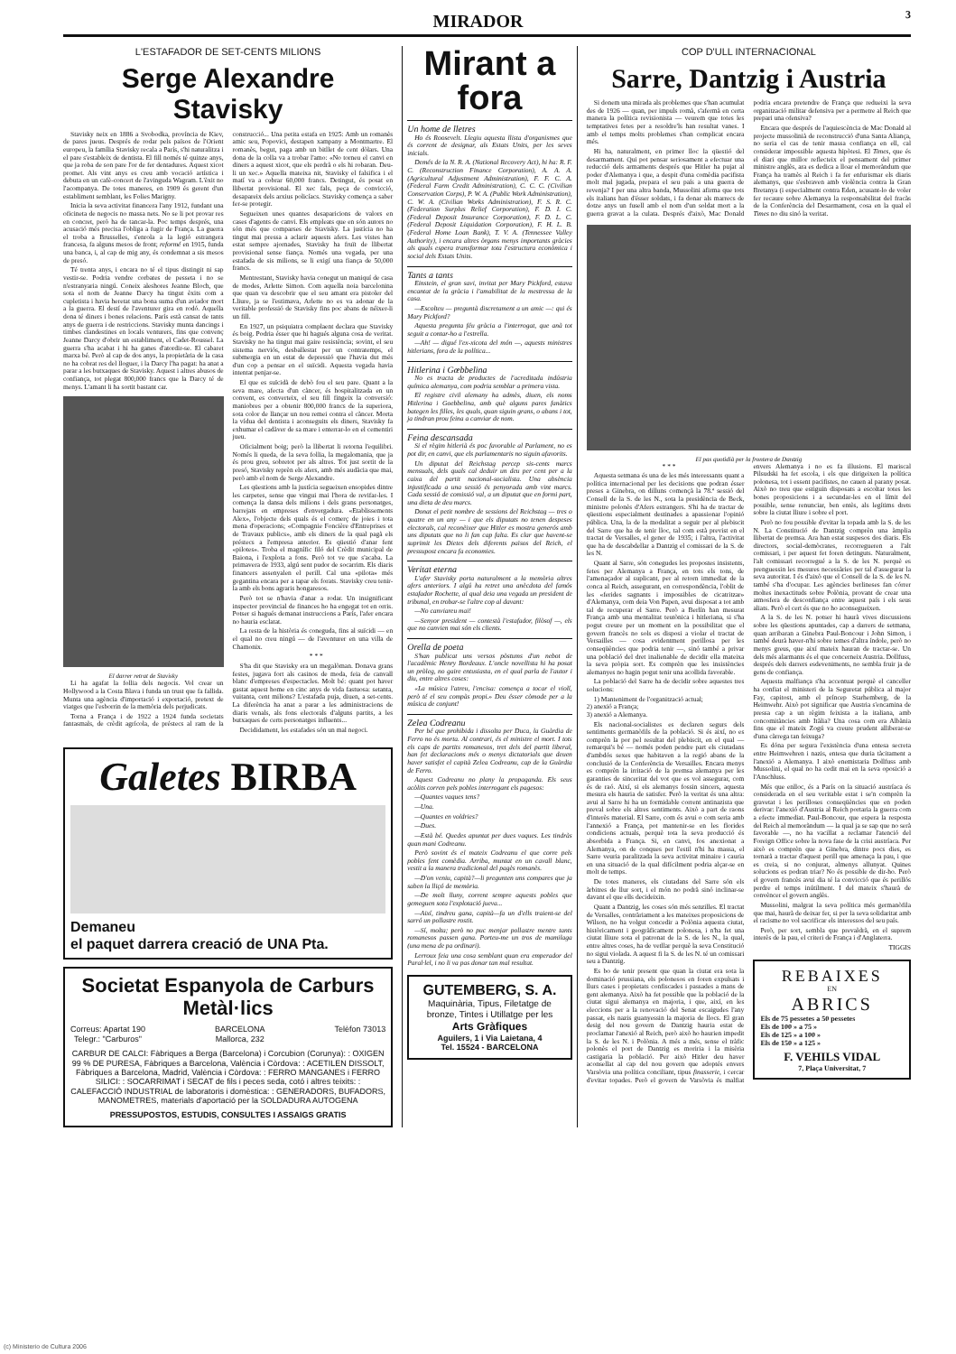MIRADOR 3
L'ESTAFADOR DE SET-CENTS MILIONS
Serge Alexandre Stavisky
Stavisky neix en 1886 a Svobodka, província de Kiev, de pares jueus. Després de rodar pels països de l'Orient europeu, la família Stavisky recala a París, s'hi naturalitza i el pare s'estableix de dentista. El fill només té quinze anys, que ja roba de son pare l'or de fer dentadures. Aquest xicot promet. Als vint anys es creu amb vocació artística i debuta en un cafè-concert de l'avinguda Wagram. L'èxit no l'acompanya. De totes maneres, en 1909 és gerent d'un establiment semblant, les Folies Marigny.
Inicia la seva activitat financera l'any 1912, fundant una oficineta de negocis no massa nets. No se li pot provar res en concret, però ha de tancar-la. Poc temps després, una acusació més precisa l'obliga a fugir de França. La guerra el troba a Brusselles, s'enrola a la legió estrangera francesa, fa alguns mesos de front; reformé en 1915, funda una banca, i, al cap de mig any, és condemnat a sis mesos de presó.
Té trenta anys, i encara no té el tipus distingit ni sap vestir-se. Podria vendre corbates de pesseta i no se n'estranyaria ningú. Coneix aleshores Jeanne Bloch, que sota el nom de Jeanne Darcy ha tingut èxits com a cupletista i havia heretat una bona suma d'un aviador mort a la guerra. El destí de l'aventurer gira en rodó. Aquella dona té diners i bones relacions. París està cansat de tants anys de guerra i de restriccions. Stavisky munta dancings i timbes clandestines en locals venturers, fins que convenç Jeanne Darcy d'obrir un establiment, el Cadet-Roussel. La guerra s'ha acabat i hi ha ganes d'atordir-se. El cabaret marxa bé. Però al cap de dos anys, la propietària de la casa no ha cobrat res del lloguer, i la Darcy l'ha pagat: ha anat a parar a les butxaques de Stavisky. Aquest i altres abusos de confiança, tot plegat 800,000 francs que la Darcy té de menys. L'amant li ha sortit bastant car.
El darrer retrat de Stavisky
Li ha agafat la follia dels negocis. Vol crear un Hollywood a la Costa Blava i funda un trust que fa fallida. Munta una agència d'importació i exportació, pretext de viatges que l'esborrin de la memòria dels perjudicats.
Torna a França i de 1922 a 1924 funda societats fantasmals, de crèdit agrícola, de préstecs al ram de la construcció... Una petita estafa en 1925: Amb un romanès amic seu, Popovici, destapen xampany a Montmartre. El romanès, begut, paga amb un bitllet de cent dòlars. Una dona de la colla va a trobar l'amo: «No torneu el canvi en diners a aquest xicot, que els perdrà o els hi robaran. Deu-li un xec.» Aquella mateixa nit, Stavisky el falsifica i el matí va a cobrar 60,000 francs. Detingut, és posat en llibertat provisional. El xec fals, peça de convicció, desapareix dels arxius policíacs. Stavisky comença a saber fer-se protegir.
Segueixen unes quantes desaparicions de valors en cases d'agents de canvi. Els empleats que en són autors no són més que comparses de Stavisky. La justícia no ha tingut mai pressa a aclarir aquests afers. Les vistes han estat sempre ajornades, Stavisky ha fruït de llibertat provisional sense fiança. Només una vegada, per una estafada de sis milions, se li exigí una fiança de 50,000 francs.
Mentrestant, Stavisky havia conegut un maniquí de casa de modes, Arlette Simon. Com aquella noia barcelonina que quan va descobrir que el seu amant era pistoler del Lliure, ja se l'estimava, Arlette no es va adonar de la veritable professió de Stavisky fins poc abans de néixer-li un fill.
En 1927, un psiquiatra complaent declara que Stavisky és boig. Podria ésser que hi hagués alguna cosa de veritat. Stavisky no ha tingut mai gaire resistència; sovint, el seu sistema nerviós, desballestat per un contratemps, el submergia en un estat de depressió que l'havia dut més d'un cop a pensar en el suïcidi. Aquesta vegada havia intentat penjar-se.
El que es suïcidà de debò fou el seu pare. Quant a la seva mare, afecta d'un càncer, és hospitalitzada en un convent, es converteix, el seu fill fingeix la conversió: maniobres per a obtenir 800,000 francs de la superiora, sota color de llançar un nou remei contra el càncer. Morta la vídua del dentista i aconseguits els diners, Stavisky fa exhumar el cadàver de sa mare i enterrar-lo en el cementiri jueu.
Oficialment boig; però la llibertat li retorna l'equilibri. Només li queda, de la seva follia, la megalomania, que ja és prou greu, sobretot per als altres. Tot just sortit de la presó, Stavisky reprèn els afers, amb més audàcia que mai, però amb el nom de Serge Alexandre.
Les qüestions amb la justícia segueixen ensopides dintre les carpetes, sense que vingui mai l'hora de revifar-les. I comença la dansa dels milions i dels grans personatges, barrejats en empreses d'envergadura. «Etablissements Alex», l'objecte dels quals és el comerç de joies i tota mena d'operacions; «Compagnie Foncière d'Entreprises et de Travaux publics», amb els diners de la qual pagà els préstecs a l'empresa anterior. Es qüestió d'anar fent «pilotes». Troba el magnífic filó del Crèdit municipal de Baiona, i l'explota a fons. Però tot ve que s'acaba. La primavera de 1933, algú sent pudor de socarrim. Els diaris financers assenyalen el perill. Cal una «pilota» més gegantina encara per a tapar els forats. Stavisky creu tenir-la amb els bons agraris hongaresos.
Però tot se n'havia d'anar a rodar. Un insignificant inspector provincial de finances ho ha engegat tot en orris. Potser si hagués demanat instruccions a París, l'afer encara no hauria esclatat.
La resta de la història és coneguda, fins al suïcidi — en el qual no creu ningú — de l'aventurer en una villa de Chamonix.
* * *
S'ha dit que Stavisky era un megalòman. Donava grans festes, jugava fort als casinos de moda, feia de canvall blanc d'empreses d'espectacles. Molt bé: quant pot haver gastat aquest home en cinc anys de vida fastuosa: setanta, vuitanta, cent milions? L'estafada puja, diuen, a set-cents. La diferència ha anat a parar a les administracions de diaris venals, als fons electorals d'alguns partits, a les butxaques de certs personatges influents...
Decididament, les estafades són un mal negoci.
Galetes BIRBA
Demaneu
el paquet darrera creació de UNA Pta.
Societat Espanyola de Carburs Metàl·lics
Correus: Apartat 190
Telegr.: "Carburos" BARCELONA
Mallorca, 232 Telèfon 73013
CARBUR DE CALCI: Fàbriques a Berga (Barcelona) i Corcubion (Corunya): : OXIGEN 99 % DE PURESA, Fàbriques a Barcelona, València i Còrdova: : ACETILEN DISSOLT, Fàbriques a Barcelona, Madrid, València i Còrdova: : FERRO MANGANES i FERRO SILICI: : SOCARRIMAT i SECAT de fils i peces seda, cotó i altres teixits: : CALEFACCIÓ INDUSTRIAL de laboratoris i domèstica: : GENERADORS, BUFADORS, MANOMETRES, materials d'aportació per la SOLDADURA AUTOGENA
PRESSUPOSTOS, ESTUDIS, CONSULTES I ASSAIGS GRATIS
Mirant a fora
Un home de lletres
Ho és Roosevelt. Llegiu aquesta llista d'organismes que és corrent de designar, als Estats Units, per les seves inicials.
Demés de la N. R. A. (National Recovery Act), hi ha: R. F. C. (Reconstruction Finance Corporation), A. A. A. (Agricultural Adjustment Administration), F. F. C. A. (Federal Farm Credit Administration), C. C. C. (Civilian Conservation Corps), P. W. A. (Public Work Administration), C. W. A. (Civilian Works Administration), F. S. R. C. (Federation Surplus Relief Corporation), F. D. I. C. (Federal Deposit Insurance Corporation), F. D. L. C. (Federal Deposit Liquidation Corporation), F. H. L. B. (Federal Home Loan Bank), T. V. A. (Tennessee Valley Authority), i encara altres òrgans menys importants gràcies als quals espera transformar tota l'estructura econòmica i social dels Estats Units.
Tants a tants
Einstein, el gran savi, invitat per Mary Pickford, estava encantat de la gràcia i l'amabilitat de la mestressa de la casa.
—Escolteu — preguntà discretament a un amic —: qui és Mary Pickford?
Aquesta pregunta féu gràcia a l'interrogat, que anà tot seguit a contar-ho a l'estrella.
—Ah! — digué l'ex-xicota del món —, aquests ministres hitlerians, fora de la política...
Hitlerina i Gœbbelina
No es tracta de productes de l'acreditada indústria química alemanya, com podria semblar a primera vista.
El registre civil alemany ha admès, diuen, els noms Hitlerina i Goebbelina, amb què alguns pares fanàtics bategen les filles, les quals, quan siguin grans, o abans i tot, ja tindran prou feina a canviar de nom.
Feina descansada
Si el règim hitlerià és poc favorable al Parlament, no es pot dir, en canvi, que els parlamentaris no siguin afavorits.
Un diputat del Reichstag percep sis-cents marcs mensuals, dels quals cal deduir un deu per cent per a la caixa del partit nacional-socialista. Una absència injustificada a una sessió és penyorada amb vint marcs. Cada sessió de comissió val, a un diputat que en formi part, una dieta de deu marcs.
Donat el petit nombre de sessions del Reichstag — tres o quatre en un any — i que els diputats no tenen despeses electorals, cal reconèixer que Hitler es mostra generós amb uns diputats que no li fan cap falta. Es clar que havent-se suprimit les Dietes dels diferents països del Reich, el pressupost encara fa economies.
Veritat eterna
L'afer Stavisky porta naturalment a la memòria altres afers anteriors. I algú ha retret una anècdota del famós estafador Rochette, al qual deia una vegada un president de tribunal, en trobar-se l'altre cop al davant:
—No canviareu mai!
—Senyor president — contestà l'estafador, filòsof —, els que no canvien mai són els clients.
Orella de poeta
S'han publicat uns versos pòstums d'un nebot de l'acadèmic Henry Bordeaux. L'oncle novellista hi ha posat un pròleg, no gaire entusiasta, en el qual parla de l'autor i diu, entre altres coses:
«La música l'atreu, l'encisa: comença a tocar el violí, però té el seu compàs propi.» Deu ésser còmode per a la música de conjunt!
Zelea Codreanu
Per bé que prohibida i dissolta per Duca, la Guàrdia de Ferro no és morta. Al contrari, és el ministre el mort. I tots els caps de partits romanesos, tret dels del partit liberal, han fet declaracions més o menys dictatorials que deuen haver satisfet el capità Zelea Codreanu, cap de la Guàrdia de Ferro.
Aquest Codreanu no plany la propaganda. Els seus acòlits corren pels pobles interrogant els pagesos:
—Quantes vaques tens?
—Una.
—Quantes en voldries?
—Dues.
—Està bé. Quedes apuntat per dues vaques. Les tindràs quan mani Codreanu.
Però sovint és el mateix Codreanu el que corre pels pobles fent comèdia. Arriba, muntat en un cavall blanc, vestit a la manera tradicional del pagès romanès.
—D'on veniu, capità?—li pregunten uns compares que ja saben la lliçó de memòria.
—De molt lluny, corrent sempre aquests pobles que gemeguen sota l'explotació jueva...
—Així, tindreu gana, capità—fa un d'ells traient-se del sarró un pollastre rostit.
—Sí, molta; però no puc menjar pollastre mentre tants romanesos passen gana. Porteu-me un tros de mamilaga (una mena de pa ordinari).
Lerroux feia una cosa semblant quan era emperador del Paral·lel, i no li va pas donar tan mal resultat.
GUTEMBERG, S. A.
Maquinària, Tipus, Filetatge de bronze, Tintes i Utillatge per les
Arts Gràfiques
Aguilers, 1 i Via Laietana, 4
Tel. 15524 - BARCELONA
COP D'ULL INTERNACIONAL
Sarre, Dantzig i Austria
Si donem una mirada als problemes que s'han acumulat des de 1926 — quan, per impuls romà, s'afermà en certa manera la política revisionista — veurem que totes les temptatives fetes per a resoldre'ls han resultat vanes. I amb el temps molts problemes s'han complicat encara més.
Hi ha, naturalment, en primer lloc la qüestió del desarmament. Qui pot pensar seriosament a efectuar una reducció dels armaments després que Hitler ha pujat al poder d'Alemanya i que, a despit d'una comèdia pacifista molt mal jugada, prepara el seu país a una guerra de revenja? I per una altra banda, Mussolini afirma que tots els italians han d'ésser soldats, i fa donar als marrecs de dotze anys un fusell amb el nom d'un soldat mort a la guerra gravat a la culata. Després d'això, Mac Donald podria encara pretendre de França que redueixi la seva organització militar defensiva per a permetre al Reich que prepari una ofensiva?
Encara que després de l'aquiescència de Mac Donald al projecte mussolinià de reconstrucció d'una Santa Aliança, no seria el cas de tenir massa confiança en ell, cal considerar impossible aquesta hipòtesi. El Times, que és el diari que millor reflecteix el pensament del primer ministre anglès, ara es dedica a lloar el memoràndum que França ha tramès al Reich i fa fer enfurismar els diaris alemanys, que s'esbraven amb violència contra la Gran Bretanya (i especialment contra Eden, acusant-lo de voler fer recaure sobre Alemanya la responsabilitat del fracàs de la Conferència del Desarmament, cosa en la qual el Times no diu sinó la veritat.
El pas quotidià per la frontera de Dantzig
* * *
Aquesta setmana és una de les més interessants quant a política internacional per les decisions que podran ésser preses a Ginebra, on dilluns començà la 78.ª sessió del Consell de la S. de les N., sota la presidència de Beck, ministre polonès d'Afers estrangers. S'hi ha de tractar de qüestions especialment destinades a apassionar l'opinió pública. Una, la de la modalitat a seguir per al plebiscit del Sarre que ha de tenir lloc, tal com està previst en el tractat de Versalles, el gener de 1935; i l'altra, l'activitat que ha de descabdellar a Dantzig el comissari de la S. de les N.
Quant al Sarre, són conegudes les propostes insistents, fetes per Alemanya a França, en tots els tons, de l'amenaçador al suplicant, per al retorn immediat de la conca al Reich, assegurant, en correspondència, l'oblit de les «ferides sagnants i impossibles de cicatritzar» d'Alemanya, com deia Von Papen, avui disposat a tot amb tal de recuperar el Sarre. Però a Berlín han mesurat França amb una mentalitat teutònica i hitleriana, si s'ha pogut creure per un moment en la possibilitat que el govern francès no sols es disposi a violar el tractat de Versailles — cosa evidentment perillosa per les conseqüències que podria tenir —, sinó també a privar una població del dret inalienable de decidir ella mateixa la seva pròpia sort. Es comprèn que les insistències alemanyes no hagin pogut tenir una acollida favorable.
La població del Sarre ha de decidir sobre aquestes tres solucions:
1) Manteniment de l'organització actual;
2) anexió a França;
3) anexió a Alemanya.
Els nacional-socialistes es declaren segurs dels sentiments germanòfils de la població. Si és així, no es comprèn la por pel resultat del plebiscit, en el qual — remarqui's bé — només poden pendre part els ciutadans d'ambdós sexes que habitaven a la regió abans de la conclusió de la Conferència de Versailles. Encara menys es comprèn la irritació de la premsa alemanya per les garanties de sinceritat del vot que es vol assegurar, com és de raó. Així, si els alemanys fossin sincers, aquesta mesura els hauria de satisfer. Però la veritat és una altra: avui al Sarre hi ha un formidable corrent antinazista que preval sobre els altres sentiments. Això a part de raons d'interès material. El Sarre, com és avui o com seria amb l'annexió a França, pot mantenir-se en les florides condicions actuals, perquè tota la seva producció és absorbida a França. Si, en canvi, fos anexionat a Alemanya, on de conques per l'estil n'hi ha massa, el Sarre veuria paralitzada la seva activitat minaire i cauria en una situació de la qual difícilment podria alçar-se en molt de temps.
De totes maneres, els ciutadans del Sarre són els àrbitres de llur sort, i el món no podrà sinó inclinar-se davant el que ells decideixin.
Quant a Dantzig, les coses són més senzilles. El tractat de Versalles, contràriament a les mateixes proposicions de Wilson, no ha volgut concedir a Polònia aquesta ciutat, històricament i geogràficament polonesa, i n'ha fet una ciutat lliure sota el patronat de la S. de les N., la qual, entre altres coses, ha de vetllar perquè la seva Constitució no sigui violada. A aquest fi la S. de les N. té un comissari seu a Dantzig.
Es bo de tenir present que quan la ciutat era sota la dominació prussiana, els polonesos en foren expulsats i llurs cases i propietats confiscades i passades a mans de gent alemanya. Això ha fet possible que la població de la ciutat sigui alemanya en majoria, i que, així, en les eleccions per a la renovació del Senat escaigudes l'any passat, els nazis guanyessin la majoria de llocs. El gran desig del nou govern de Dantzig hauria estat de proclamar l'anexió al Reich, però això ho haurien impedit la S. de les N. i Polònia. A més a més, sense el tràfic polonès el port de Dantzig es moriria i la misèria castigaria la població. Per això Hitler deu haver aconsellat al cap del nou govern que adoptés envers Varsòvia una política conciliant, tipus finasserie, i cercar d'evitar topades. Però el govern de Varsòvia és malfiat envers Alemanya i no es fa illusions. El mariscal Pilsudski ha fet escola, i els que dirigeixen la política polonesa, tot i essent pacifistes, no cauen al parany posat. Això no treu que estiguin disposats a escoltar totes les bones proposicions i a secundar-les en el límit del possible, sense renunciar, ben entès, als legítims drets sobre la ciutat lliure i sobre el port.
Però no fou possible d'evitar la topada amb la S. de les N. La Constitució de Dantzig comprèn una àmplia llibertat de premsa. Ara han estat suspesos dos diaris. Els directors, social-demòcrates, recorregueren a l'alt comissari, i per aquest fet foren detinguts. Naturalment, l'alt comissari recorregué a la S. de les N. perquè es prenguessin les mesures necessàries per tal d'assegurar la seva autoritat. I és d'això que el Consell de la S. de les N. també s'ha d'ocupar. Les agències berlineses fan córrer moltes inexactituds sobre Polònia, provant de crear una atmosfera de desconfiança entre aquest país i els seus aliats. Però el cert és que no ho aconsegueixen.
A la S. de les N. potser hi haurà vives discussions sobre les qüestions apuntades, cap a darrers de setmana, quan arribaran a Ginebra Paul-Boncour i John Simon, i també deurà haver-n'hi sobre temes d'altra índole, però no menys greus, que així mateix hauran de tractar-se. Un dels més alarmants és el que concerneix Austria. Dollfuss, després dels darrers esdeveniments, no sembla fruir ja de gens de confiança.
Aquesta malfiança s'ha accentuat perquè el canceller ha confiat el ministeri de la Seguretat pública al major Fay, capitost, amb el príncep Starhemberg, de la Heimwehr. Això pot significar que Austria s'encamina de pressa cap a un règim feixista a la italiana, amb concomitàncies amb Itàlia? Una cosa com era Albània fins que el mateix Zogú va creure prudent alliberar-se d'una càrrega tan feixuga?
Es dóna per segura l'existència d'una entesa secreta entre Heimwehren i nazis, entesa que duria tàcitament a l'anexió a Alemanya. I això enemistaria Dollfuss amb Mussolini, el qual no ha cedit mai en la seva oposició a l'Anschluss.
Més que enlloc, és a París on la situació austríaca és considerada en el seu veritable estat i se'n comprèn la gravetat i les perilloses conseqüències que en poden derivar: l'anexió d'Austria al Reich portaria la guerra com a efecte immediat. Paul-Boncour, que espera la resposta del Reich al memoràndum — la qual ja se sap que no serà favorable —, no ha vacillat a reclamar l'atenció del Foreign Office sobre la nova fase de la crisi austríaca. Per això es comprèn que a Ginebra, dintre pocs dies, es tornarà a tractar d'aquest perill que amenaça la pau, i que es creia, si no conjurat, almenys allunyat. Quines solucions es podran triar? No és possible de dir-ho. Però el govern francès avui dia té la convicció que és perillós perdre el temps inútilment. I del mateix s'haurà de convèncer el govern anglès.
Mussolini, malgrat la seva política més germanòfila que mai, haurà de deixar fer, si per la seva solidaritat amb el racisme no vol sacrificar els interessos del seu país.
Però, per sort, sembla que prevaldrà, en el suprem interès de la pau, el criteri de França i d'Anglaterra.
TIGGIS
REBAIXES
EN
ABRICS
Els de 75 pessetes a 50 pessetes
Els de 100 » a 75 »
Els de 125 » a 100 »
Els de 150 » a 125 »
F. VEHILS VIDAL
7, Plaça Universitat, 7
(c) Ministerio de Cultura 2006